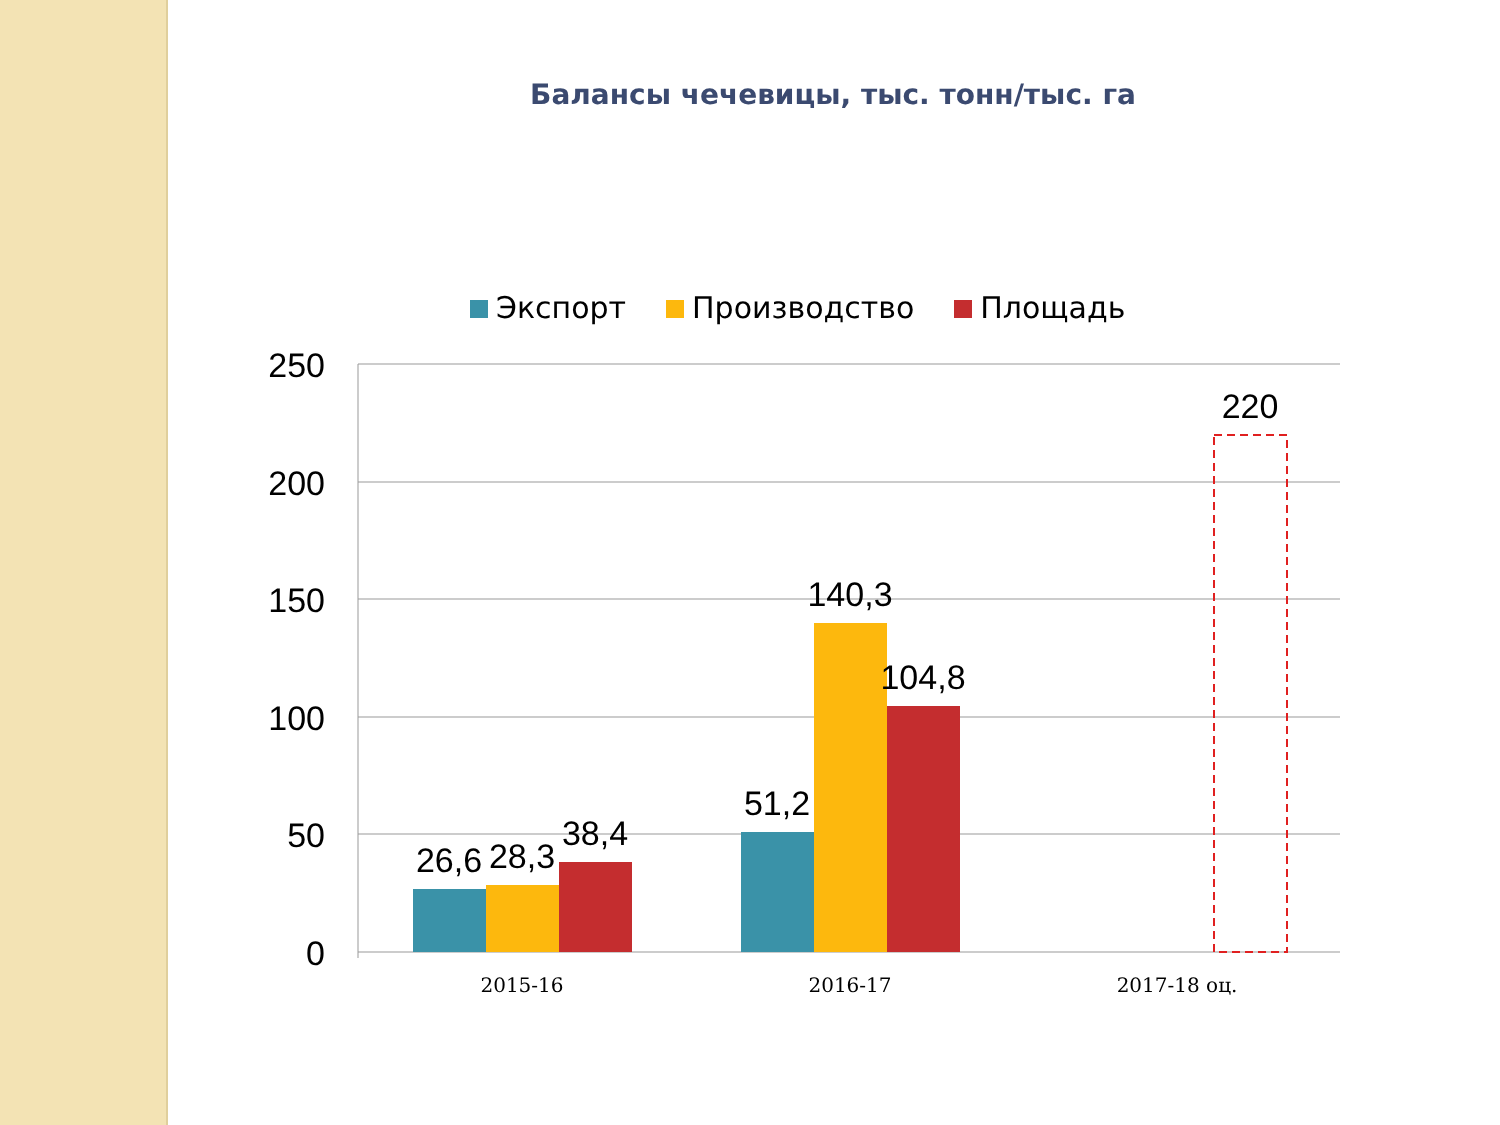Балансы чечевицы, тыс. тонн/тыс. га
Экспорт Производство Площадь
250
200
150
100
50
0
26,6
28,3
38,4
51,2
140,3
104,8
220
2015-16
2016-17
2017-18 оц.